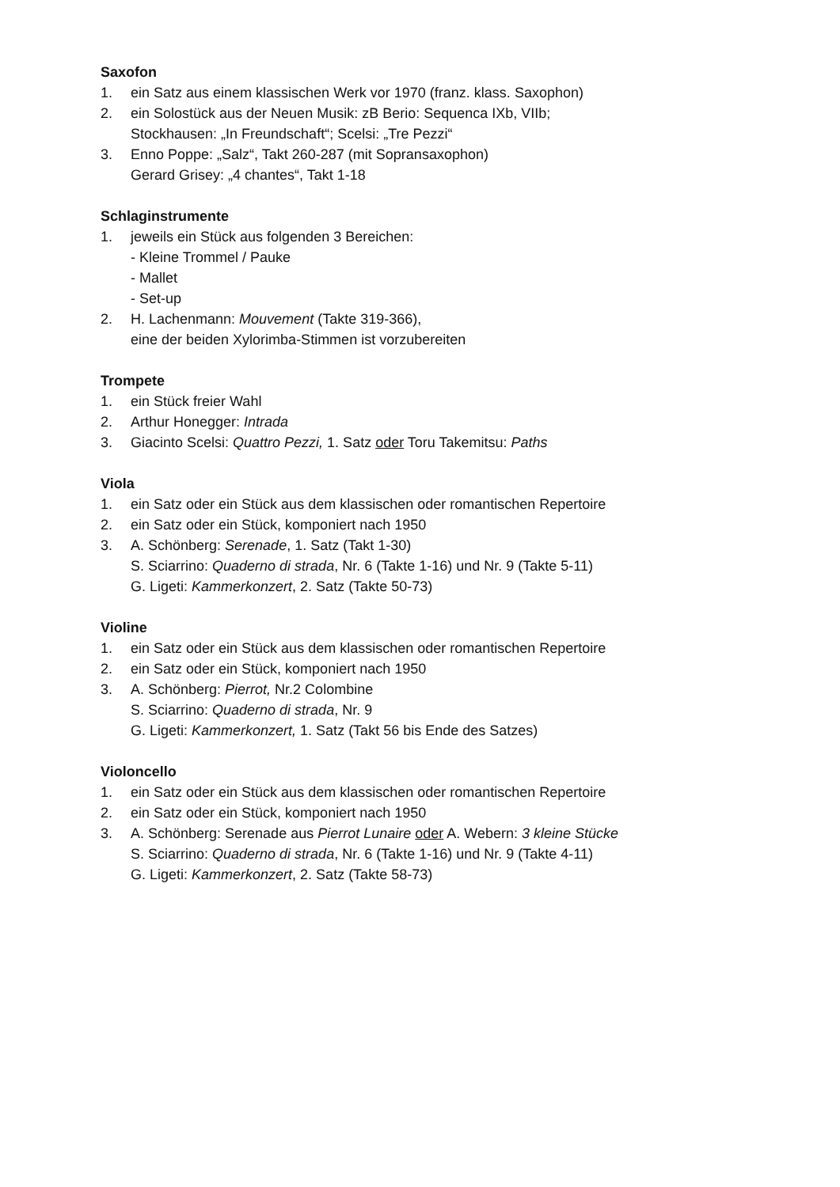Saxofon
1. ein Satz aus einem klassischen Werk vor 1970 (franz. klass. Saxophon)
2. ein Solostück aus der Neuen Musik: zB Berio: Sequenca IXb, VIIb;
Stockhausen: „In Freundschaft“; Scelsi: „Tre Pezzi“
3. Enno Poppe: „Salz“, Takt 260-287 (mit Sopransaxophon)
Gerard Grisey: „4 chantes“, Takt 1-18
Schlaginstrumente
1. jeweils ein Stück aus folgenden 3 Bereichen:
- Kleine Trommel / Pauke
- Mallet
- Set-up
2. H. Lachenmann: Mouvement (Takte 319-366),
eine der beiden Xylorimba-Stimmen ist vorzubereiten
Trompete
1. ein Stück freier Wahl
2. Arthur Honegger: Intrada
3. Giacinto Scelsi: Quattro Pezzi, 1. Satz oder Toru Takemitsu: Paths
Viola
1. ein Satz oder ein Stück aus dem klassischen oder romantischen Repertoire
2. ein Satz oder ein Stück, komponiert nach 1950
3. A. Schönberg: Serenade, 1. Satz (Takt 1-30)
S. Sciarrino: Quaderno di strada, Nr. 6 (Takte 1-16) und Nr. 9 (Takte 5-11)
G. Ligeti: Kammerkonzert, 2. Satz (Takte 50-73)
Violine
1. ein Satz oder ein Stück aus dem klassischen oder romantischen Repertoire
2. ein Satz oder ein Stück, komponiert nach 1950
3. A. Schönberg: Pierrot, Nr.2 Colombine
S. Sciarrino: Quaderno di strada, Nr. 9
G. Ligeti: Kammerkonzert, 1. Satz (Takt 56 bis Ende des Satzes)
Violoncello
1. ein Satz oder ein Stück aus dem klassischen oder romantischen Repertoire
2. ein Satz oder ein Stück, komponiert nach 1950
3. A. Schönberg: Serenade aus Pierrot Lunaire oder A. Webern: 3 kleine Stücke
S. Sciarrino: Quaderno di strada, Nr. 6 (Takte 1-16) und Nr. 9 (Takte 4-11)
G. Ligeti: Kammerkonzert, 2. Satz (Takte 58-73)